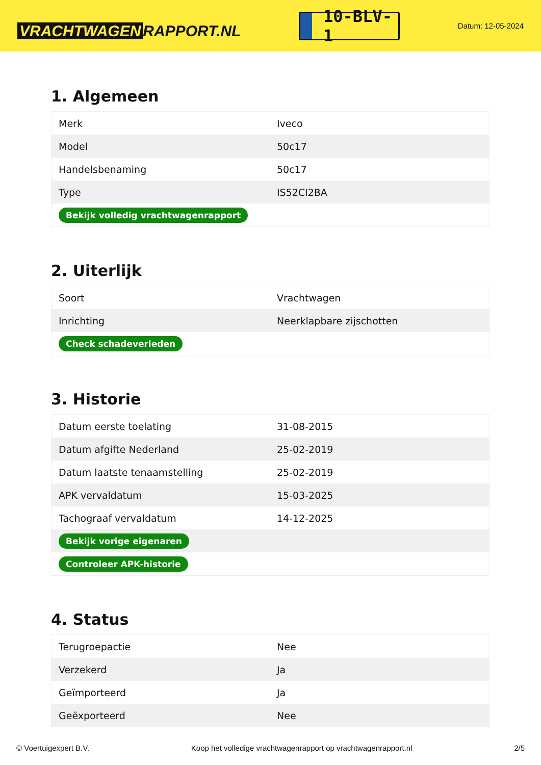VRACHTWAGEN RAPPORT.NL
10-BLV-1
Datum: 12-05-2024
1. Algemeen
| Merk | Iveco |
| Model | 50c17 |
| Handelsbenaming | 50c17 |
| Type | IS52CI2BA |
| Bekijk volledig vrachtwagenrapport | |
2. Uiterlijk
| Soort | Vrachtwagen |
| Inrichting | Neerklapbare zijschotten |
| Check schadeverleden | |
3. Historie
| Datum eerste toelating | 31-08-2015 |
| Datum afgifte Nederland | 25-02-2019 |
| Datum laatste tenaamstelling | 25-02-2019 |
| APK vervaldatum | 15-03-2025 |
| Tachograaf vervaldatum | 14-12-2025 |
| Bekijk vorige eigenaren | |
| Controleer APK-historie | |
4. Status
| Terugroepactie | Nee |
| Verzekerd | Ja |
| Geïmporteerd | Ja |
| Geëxporteerd | Nee |
© Voertuigexpert B.V. Koop het volledige vrachtwagenrapport op vrachtwagenrapport.nl 2/5